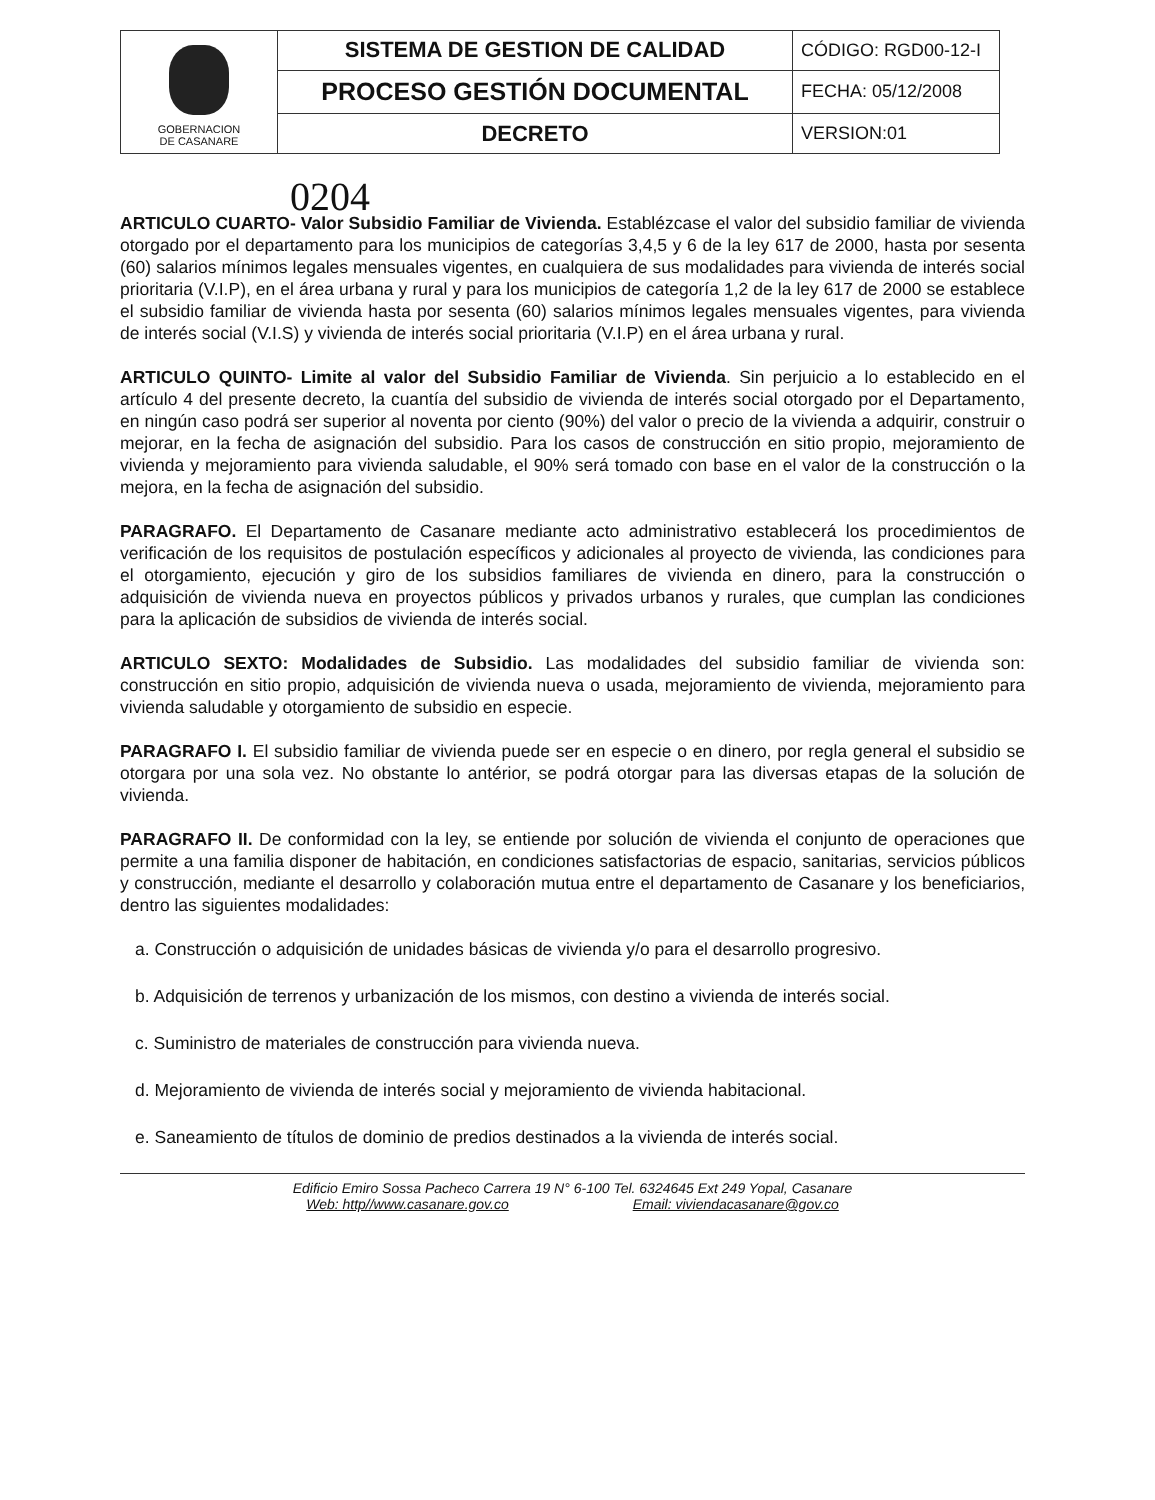| GOBERNACION DE CASANARE | SISTEMA DE GESTION DE CALIDAD | CÓDIGO: RGD00-12-I |
| | PROCESO GESTIÓN DOCUMENTAL | FECHA: 05/12/2008 |
| | DECRETO | VERSION:01 |
0204
ARTICULO CUARTO- Valor Subsidio Familiar de Vivienda. Establézcase el valor del subsidio familiar de vivienda otorgado por el departamento para los municipios de categorías 3,4,5 y 6 de la ley 617 de 2000, hasta por sesenta (60) salarios mínimos legales mensuales vigentes, en cualquiera de sus modalidades para vivienda de interés social prioritaria (V.I.P), en el área urbana y rural y para los municipios de categoría 1,2 de la ley 617 de 2000 se establece el subsidio familiar de vivienda hasta por sesenta (60) salarios mínimos legales mensuales vigentes, para vivienda de interés social (V.I.S) y vivienda de interés social prioritaria (V.I.P) en el área urbana y rural.
ARTICULO QUINTO- Limite al valor del Subsidio Familiar de Vivienda. Sin perjuicio a lo establecido en el artículo 4 del presente decreto, la cuantía del subsidio de vivienda de interés social otorgado por el Departamento, en ningún caso podrá ser superior al noventa por ciento (90%) del valor o precio de la vivienda a adquirir, construir o mejorar, en la fecha de asignación del subsidio. Para los casos de construcción en sitio propio, mejoramiento de vivienda y mejoramiento para vivienda saludable, el 90% será tomado con base en el valor de la construcción o la mejora, en la fecha de asignación del subsidio.
PARAGRAFO. El Departamento de Casanare mediante acto administrativo establecerá los procedimientos de verificación de los requisitos de postulación específicos y adicionales al proyecto de vivienda, las condiciones para el otorgamiento, ejecución y giro de los subsidios familiares de vivienda en dinero, para la construcción o adquisición de vivienda nueva en proyectos públicos y privados urbanos y rurales, que cumplan las condiciones para la aplicación de subsidios de vivienda de interés social.
ARTICULO SEXTO: Modalidades de Subsidio. Las modalidades del subsidio familiar de vivienda son: construcción en sitio propio, adquisición de vivienda nueva o usada, mejoramiento de vivienda, mejoramiento para vivienda saludable y otorgamiento de subsidio en especie.
PARAGRAFO I. El subsidio familiar de vivienda puede ser en especie o en dinero, por regla general el subsidio se otorgara por una sola vez. No obstante lo antérior, se podrá otorgar para las diversas etapas de la solución de vivienda.
PARAGRAFO II. De conformidad con la ley, se entiende por solución de vivienda el conjunto de operaciones que permite a una familia disponer de habitación, en condiciones satisfactorias de espacio, sanitarias, servicios públicos y construcción, mediante el desarrollo y colaboración mutua entre el departamento de Casanare y los beneficiarios, dentro las siguientes modalidades:
a. Construcción o adquisición de unidades básicas de vivienda y/o para el desarrollo progresivo.
b. Adquisición de terrenos y urbanización de los mismos, con destino a vivienda de interés social.
c. Suministro de materiales de construcción para vivienda nueva.
d. Mejoramiento de vivienda de interés social y mejoramiento de vivienda habitacional.
e. Saneamiento de títulos de dominio de predios destinados a la vivienda de interés social.
Edificio Emiro Sossa Pacheco Carrera 19 N° 6-100 Tel. 6324645 Ext 249 Yopal, Casanare
Web: http//www.casanare.gov.co Email: viviendacasanare@gov.co